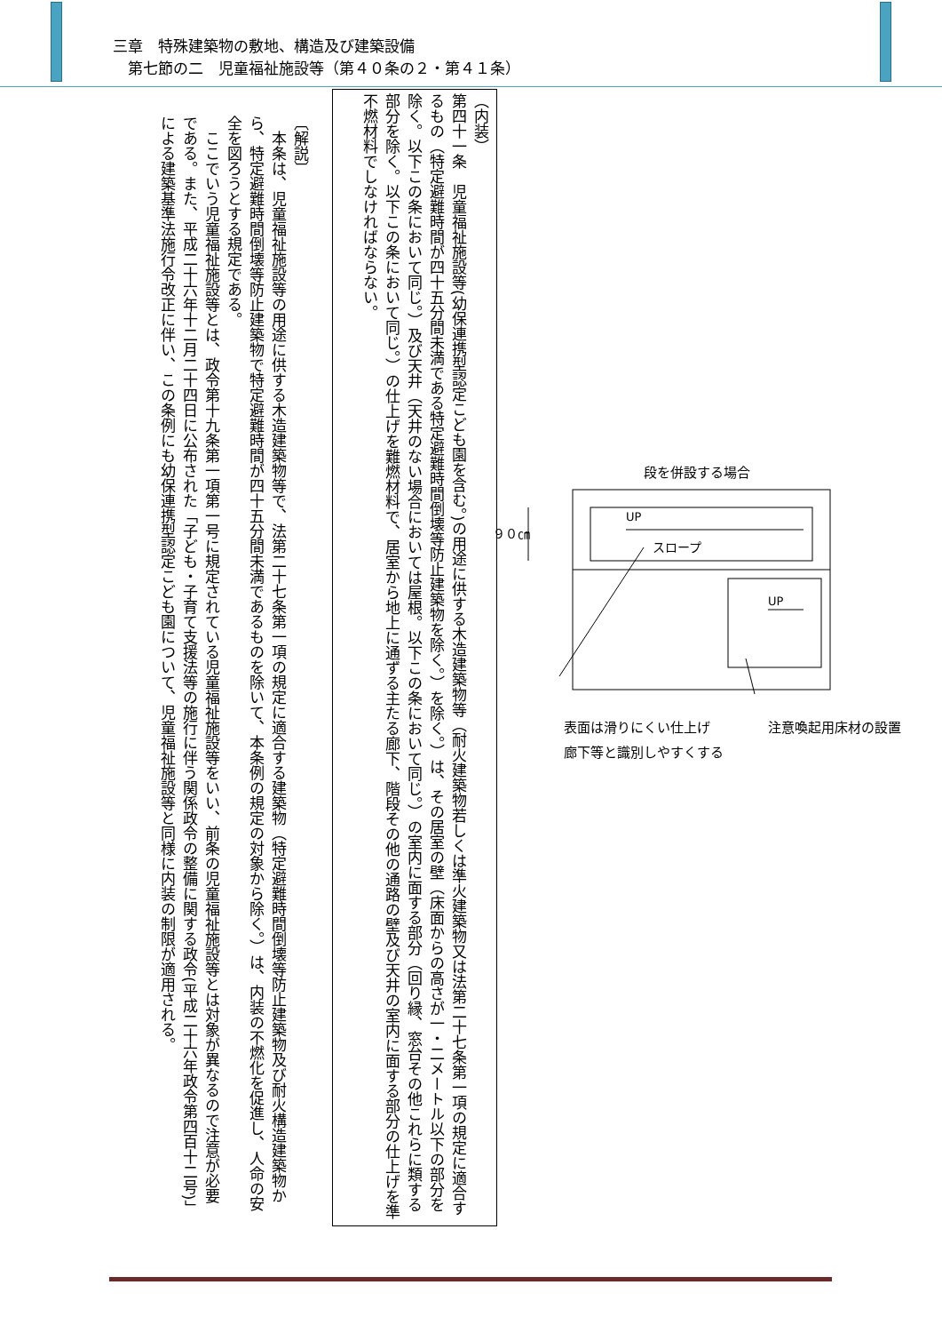三章　特殊建築物の敷地、構造及び建築設備
　第七節の二　児童福祉施設等（第４０条の２・第４１条）
（内装）
第四十一条　児童福祉施設等(幼保連携型認定こども園を含む。)の用途に供する木造建築物等（耐火建築物若しくは準火建築物又は法第二十七条第一項の規定に適合するもの（特定避難時間が四十五分間未満である特定避難時間倒壊等防止建築物を除く。）を除く。）は、その居室の壁（床面からの高さが一・二メートル以下の部分を除く。以下この条において同じ。）及び天井（天井のない場合においては屋根。以下この条において同じ。）の室内に面する部分（回り縁、窓台その他これらに類する部分を除く。以下この条において同じ。）の仕上げを難燃材料で、居室から地上に通ずる主たる廊下、階段その他の通路の壁及び天井の室内に面する部分の仕上げを準不燃材料でしなければならない。
〔解説〕
　本条は、児童福祉施設等の用途に供する木造建築物等で、法第二十七条第一項の規定に適合する建築物（特定避難時間倒壊等防止建築物及び耐火構造建築物から、特定避難時間倒壊等防止建築物で特定避難時間が四十五分間未満であるものを除いて、本条例の規定の対象から除く。）は、内装の不燃化を促進し、人命の安全を図ろうとする規定である。
　ここでいう児童福祉施設等とは、政令第十九条第一項第一号に規定されている児童福祉施設等をいい、前条の児童福祉施設等とは対象が異なるので注意が必要である。また、平成二十六年十二月二十四日に公布された「子ども・子育て支援法等の施行に伴う関係政令の整備に関する政令(平成二十六年政令第四百十二号)」による建築基準法施行令改正に伴い、この条例にも幼保連携型認定こども園について、児童福祉施設等と同様に内装の制限が適用される。
段を併設する場合
UP
スロープ
UP
９０㎝
表面は滑りにくい仕上げ
廊下等と識別しやすくする
注意喚起用床材の設置